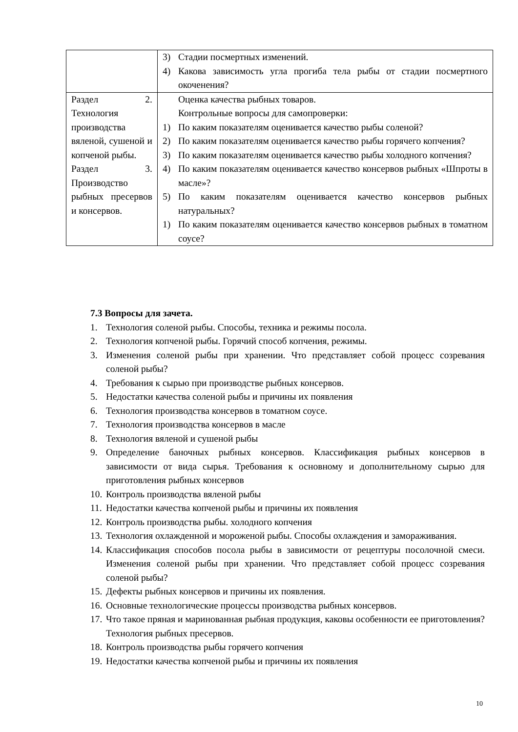| | 3) Стадии посмертных изменений. 4) Какова зависимость угла прогиба тела рыбы от стадии посмертного окоченения? |
| Раздел 2. Технология производства вяленой, сушеной и копченой рыбы. Раздел 3. Производство рыбных пресервов и консервов. | Оценка качества рыбных товаров. Контрольные вопросы для самопроверки: 1) По каким показателям оценивается качество рыбы соленой? 2) По каким показателям оценивается качество рыбы горячего копчения? 3) По каким показателям оценивается качество рыбы холодного копчения? 4) По каким показателям оценивается качество консервов рыбных «Шпроты в масле»? 5) По каким показателям оценивается качество консервов рыбных натуральных? 1) По каким показателям оценивается качество консервов рыбных в томатном соусе? |
7.3 Вопросы для зачета.
1. Технология соленой рыбы. Способы, техника и режимы посола.
2. Технология копченой рыбы. Горячий способ копчения, режимы.
3. Изменения соленой рыбы при хранении. Что представляет собой процесс созревания соленой рыбы?
4. Требования к сырью при производстве рыбных консервов.
5. Недостатки качества соленой рыбы и причины их появления
6. Технология производства консервов в томатном соусе.
7. Технология производства консервов в масле
8. Технология вяленой и сушеной рыбы
9. Определение баночных рыбных консервов. Классификация рыбных консервов в зависимости от вида сырья. Требования к основному и дополнительному сырью для приготовления рыбных консервов
10. Контроль производства вяленой рыбы
11. Недостатки качества копченой рыбы и причины их появления
12. Контроль производства рыбы. холодного копчения
13. Технология охлажденной и мороженой рыбы. Способы охлаждения и замораживания.
14. Классификация способов посола рыбы в зависимости от рецептуры посолочной смеси. Изменения соленой рыбы при хранении. Что представляет собой процесс созревания соленой рыбы?
15. Дефекты рыбных консервов и причины их появления.
16. Основные технологические процессы производства рыбных консервов.
17. Что такое пряная и маринованная рыбная продукция, каковы особенности ее приготовления? Технология рыбных пресервов.
18. Контроль производства рыбы горячего копчения
19. Недостатки качества копченой рыбы и причины их появления
10